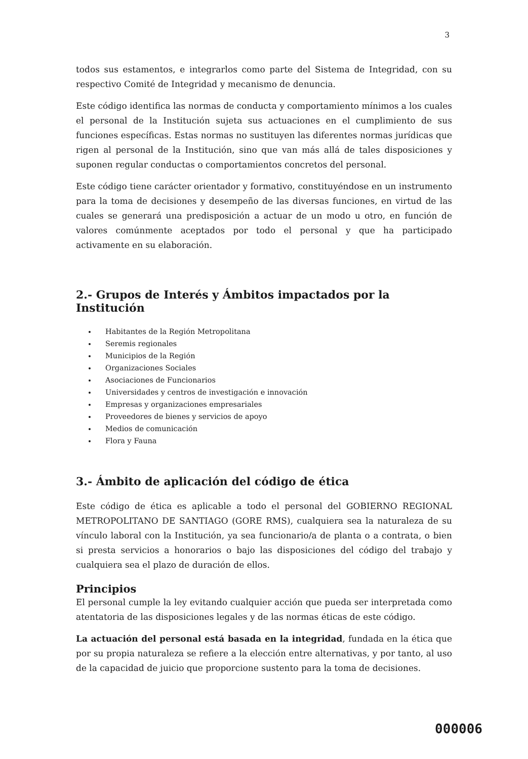3
todos sus estamentos, e integrarlos como parte del Sistema de Integridad, con su respectivo Comité de Integridad y mecanismo de denuncia.
Este código identifica las normas de conducta y comportamiento mínimos a los cuales el personal de la Institución sujeta sus actuaciones en el cumplimiento de sus funciones específicas. Estas normas no sustituyen las diferentes normas jurídicas que rigen al personal de la Institución, sino que van más allá de tales disposiciones y suponen regular conductas o comportamientos concretos del personal.
Este código tiene carácter orientador y formativo, constituyéndose en un instrumento para la toma de decisiones y desempeño de las diversas funciones, en virtud de las cuales se generará una predisposición a actuar de un modo u otro, en función de valores comúnmente aceptados por todo el personal y que ha participado activamente en su elaboración.
2.- Grupos de Interés y Ámbitos impactados por la Institución
Habitantes de la Región Metropolitana
Seremis regionales
Municipios de la Región
Organizaciones Sociales
Asociaciones de Funcionarios
Universidades y centros de investigación e innovación
Empresas y organizaciones empresariales
Proveedores de bienes y servicios de apoyo
Medios de comunicación
Flora y Fauna
3.- Ámbito de aplicación del código de ética
Este código de ética es aplicable a todo el personal del GOBIERNO REGIONAL METROPOLITANO DE SANTIAGO (GORE RMS), cualquiera sea la naturaleza de su vínculo laboral con la Institución, ya sea funcionario/a de planta o a contrata, o bien si presta servicios a honorarios o bajo las disposiciones del código del trabajo y cualquiera sea el plazo de duración de ellos.
Principios
El personal cumple la ley evitando cualquier acción que pueda ser interpretada como atentatoria de las disposiciones legales y de las normas éticas de este código.
La actuación del personal está basada en la integridad, fundada en la ética que por su propia naturaleza se refiere a la elección entre alternativas, y por tanto, al uso de la capacidad de juicio que proporcione sustento para la toma de decisiones.
000006